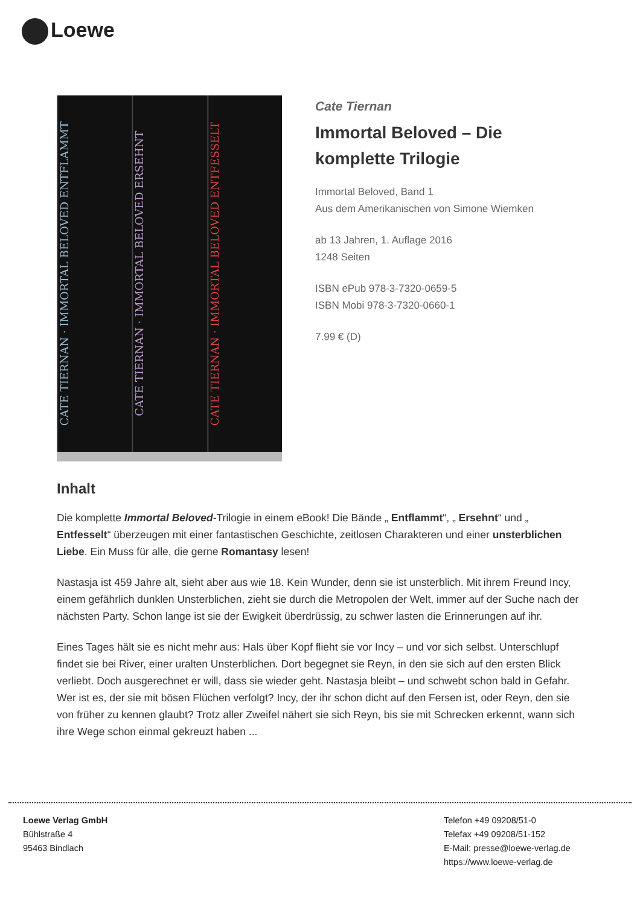Loewe
CATE TIERNAN · IMMORTAL BELOVED ENTFLAMMT
CATE TIERNAN · IMMORTAL BELOVED ERSEHNT
CATE TIERNAN · IMMORTAL BELOVED ENTFESSELT
Cate Tiernan
Immortal Beloved – Die komplette Trilogie
Immortal Beloved, Band 1
Aus dem Amerikanischen von Simone Wiemken
ab 13 Jahren, 1. Auflage 2016
1248 Seiten
ISBN ePub 978-3-7320-0659-5
ISBN Mobi 978-3-7320-0660-1
7.99 € (D)
Inhalt
Die komplette Immortal Beloved-Trilogie in einem eBook! Die Bände „ Entflammt“, „ Ersehnt“ und „ Entfesselt“ überzeugen mit einer fantastischen Geschichte, zeitlosen Charakteren und einer unsterblichen Liebe. Ein Muss für alle, die gerne Romantasy lesen!
Nastasja ist 459 Jahre alt, sieht aber aus wie 18. Kein Wunder, denn sie ist unsterblich. Mit ihrem Freund Incy, einem gefährlich dunklen Unsterblichen, zieht sie durch die Metropolen der Welt, immer auf der Suche nach der nächsten Party. Schon lange ist sie der Ewigkeit überdrüssig, zu schwer lasten die Erinnerungen auf ihr.
Eines Tages hält sie es nicht mehr aus: Hals über Kopf flieht sie vor Incy – und vor sich selbst. Unterschlupf findet sie bei River, einer uralten Unsterblichen. Dort begegnet sie Reyn, in den sie sich auf den ersten Blick verliebt. Doch ausgerechnet er will, dass sie wieder geht. Nastasja bleibt – und schwebt schon bald in Gefahr. Wer ist es, der sie mit bösen Flüchen verfolgt? Incy, der ihr schon dicht auf den Fersen ist, oder Reyn, den sie von früher zu kennen glaubt? Trotz aller Zweifel nähert sie sich Reyn, bis sie mit Schrecken erkennt, wann sich ihre Wege schon einmal gekreuzt haben ...
Loewe Verlag GmbH
Bühlstraße 4
95463 Bindlach
Telefon +49 09208/51-0
Telefax +49 09208/51-152
E-Mail: presse@loewe-verlag.de
https://www.loewe-verlag.de